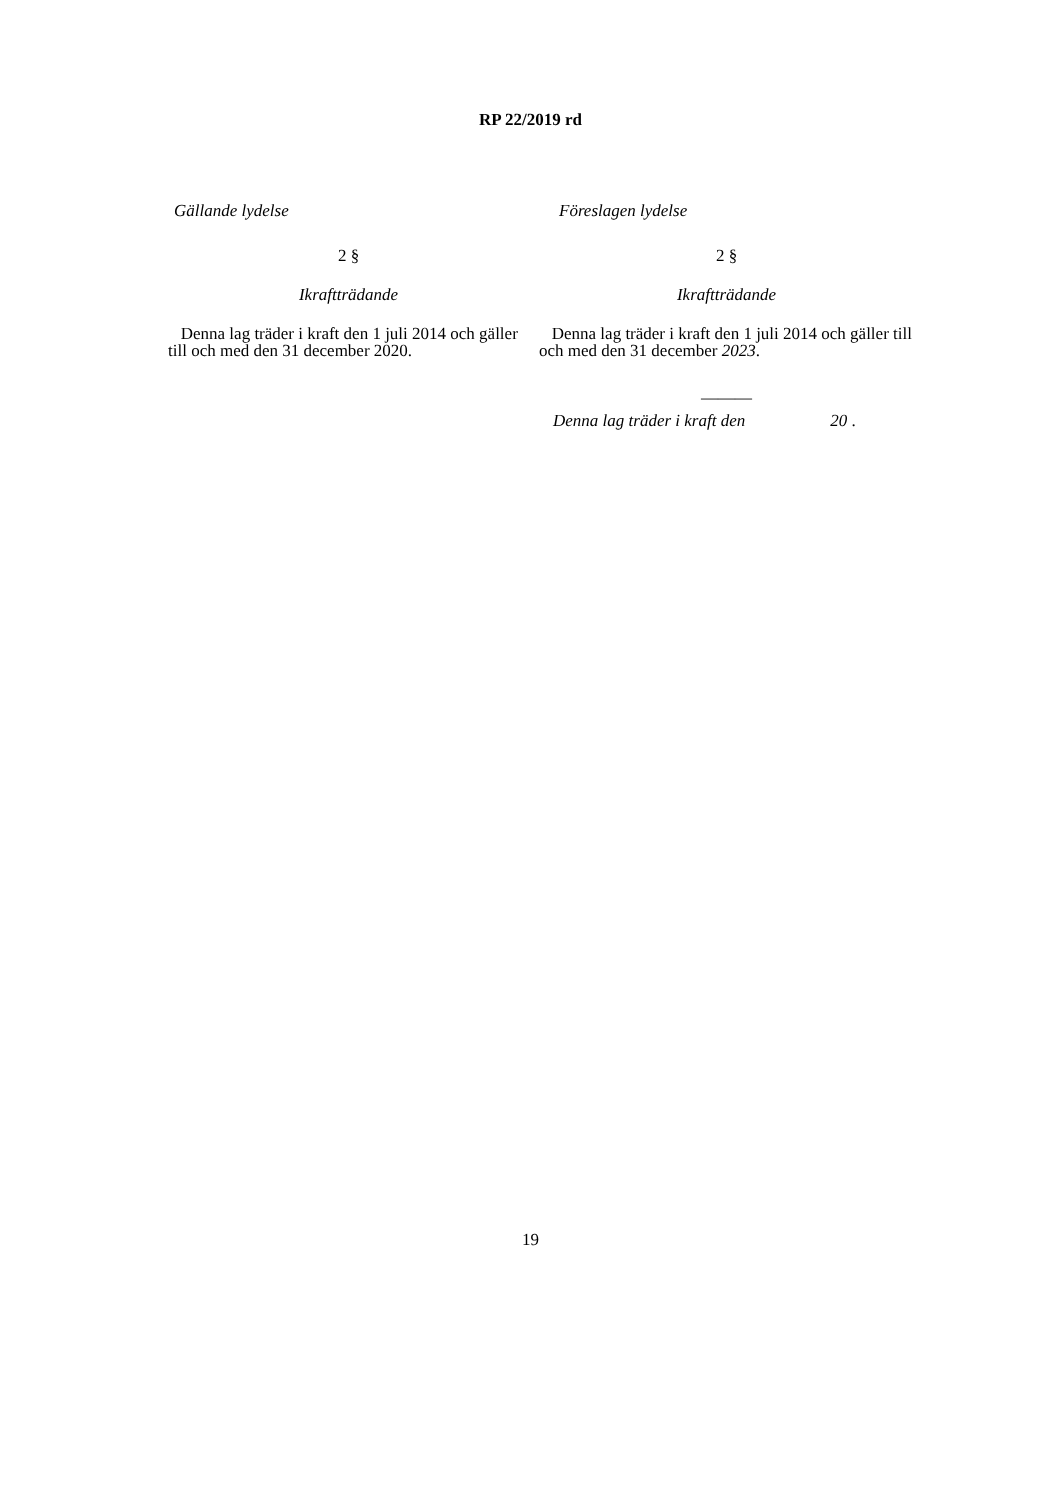RP 22/2019 rd
| Gällande lydelse | Föreslagen lydelse |
| 2 § | 2 § |
| Ikraftträdande | Ikraftträdande |
| Denna lag träder i kraft den 1 juli 2014 och gäller till och med den 31 december 2020. | Denna lag träder i kraft den 1 juli 2014 och gäller till och med den 31 december 2023 . |
| | ——— |
| | Denna lag träder i kraft den 20 . |
19